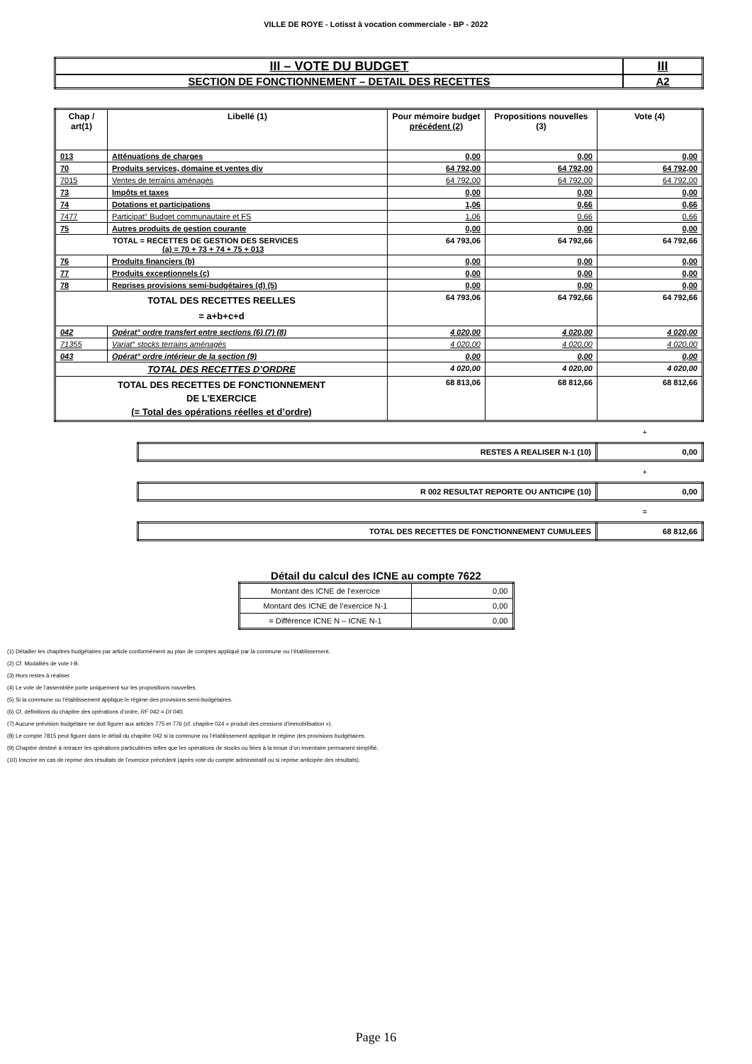VILLE DE ROYE - Lotisst à vocation commerciale - BP - 2022
| III – VOTE DU BUDGET | III |
| SECTION DE FONCTIONNEMENT – DETAIL DES RECETTES | A2 |
| Chap / art(1) | Libellé (1) | Pour mémoire budget précédent (2) | Propositions nouvelles (3) | Vote (4) |
| --- | --- | --- | --- | --- |
| 013 | Atténuations de charges | 0,00 | 0,00 | 0,00 |
| 70 | Produits services, domaine et ventes div | 64 792,00 | 64 792,00 | 64 792,00 |
| 7015 | Ventes de terrains aménagés | 64 792,00 | 64 792,00 | 64 792,00 |
| 73 | Impôts et taxes | 0,00 | 0,00 | 0,00 |
| 74 | Dotations et participations | 1,06 | 0,66 | 0,66 |
| 7477 | Participat° Budget communautaire et FS | 1,06 | 0,66 | 0,66 |
| 75 | Autres produits de gestion courante | 0,00 | 0,00 | 0,00 |
| TOTAL = RECETTES DE GESTION DES SERVICES (a) = 70 + 73 + 74 + 75 + 013 | | 64 793,06 | 64 792,66 | 64 792,66 |
| 76 | Produits financiers (b) | 0,00 | 0,00 | 0,00 |
| 77 | Produits exceptionnels (c) | 0,00 | 0,00 | 0,00 |
| 78 | Reprises provisions semi-budgétaires (d) (5) | 0,00 | 0,00 | 0,00 |
| TOTAL DES RECETTES REELLES = a+b+c+d | | 64 793,06 | 64 792,66 | 64 792,66 |
| 042 | Opérat° ordre transfert entre sections (6) (7) (8) | 4 020,00 | 4 020,00 | 4 020,00 |
| 71355 | Variat° stocks terrains aménagés | 4 020,00 | 4 020,00 | 4 020,00 |
| 043 | Opérat° ordre intérieur de la section (9) | 0,00 | 0,00 | 0,00 |
| TOTAL DES RECETTES D’ORDRE | | 4 020,00 | 4 020,00 | 4 020,00 |
| TOTAL DES RECETTES DE FONCTIONNEMENT DE L’EXERCICE (= Total des opérations réelles et d’ordre) | | 68 813,06 | 68 812,66 | 68 812,66 |
+
| RESTES A REALISER N-1 (10) | 0,00 |
+
| R 002 RESULTAT REPORTE OU ANTICIPE (10) | 0,00 |
=
| TOTAL DES RECETTES DE FONCTIONNEMENT CUMULEES | 68 812,66 |
Détail du calcul des ICNE au compte 7622
| Montant des ICNE de l’exercice | 0,00 |
| Montant des ICNE de l’exercice N-1 | 0,00 |
| = Différence ICNE N – ICNE N-1 | 0,00 |
(1) Détailler les chapitres budgétaires par article conformément au plan de comptes appliqué par la commune ou l’établissement.
(2) Cf. Modalités de vote I-B.
(3) Hors restes à réaliser.
(4) Le vote de l’assemblée porte uniquement sur les propositions nouvelles.
(5) Si la commune ou l’établissement applique le régime des provisions semi-budgétaires.
(6) Cf. définitions du chapitre des opérations d’ordre, RF 042 = DI 040.
(7) Aucune prévision budgétaire ne doit figurer aux articles 775 et 776 (cf. chapitre 024 « produit des cessions d‘immobilisation »).
(8) Le compte 7815 peut figurer dans le détail du chapitre 042 si la commune ou l’établissement applique le régime des provisions budgétaires.
(9) Chapitre destiné à retracer les opérations particulières telles que les opérations de stocks ou liées à la tenue d’un inventaire permanent simplifié.
(10) Inscrire en cas de reprise des résultats de l’exercice précédent (après vote du compte administratif ou si reprise anticipée des résultats).
Page 16